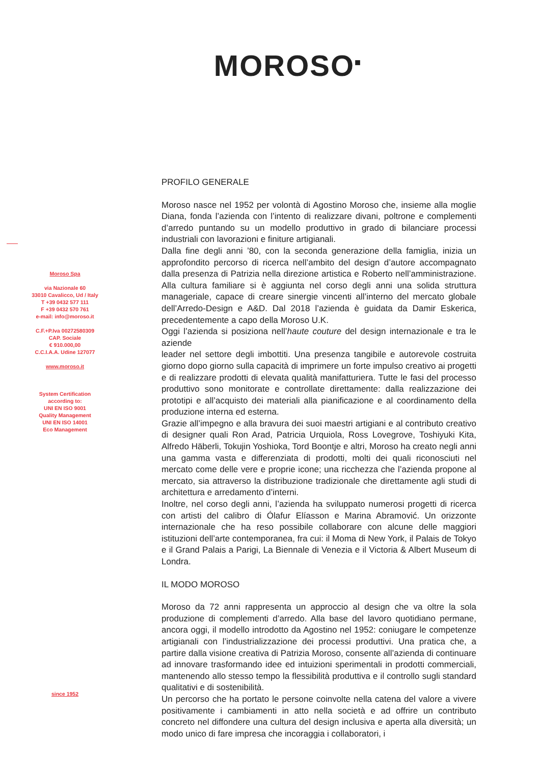MOROSO<sup>■</sup>
Moroso Spa
via Nazionale 60
33010 Cavalicco, Ud / Italy
T +39 0432 577 111
F +39 0432 570 761
e-mail: info@moroso.it
C.F.+P.Iva 00272580309
CAP. Sociale
€ 910.000,00
C.C.I.A.A. Udine 127077
www.moroso.it
System Certification
according to:
UNI EN ISO 9001
Quality Management
UNI EN ISO 14001
Eco Management
since 1952
PROFILO GENERALE
Moroso nasce nel 1952 per volontà di Agostino Moroso che, insieme alla moglie Diana, fonda l’azienda con l’intento di realizzare divani, poltrone e complementi d’arredo puntando su un modello produttivo in grado di bilanciare processi industriali con lavorazioni e finiture artigianali.
Dalla fine degli anni ’80, con la seconda generazione della famiglia, inizia un approfondito percorso di ricerca nell’ambito del design d’autore accompagnato dalla presenza di Patrizia nella direzione artistica e Roberto nell’amministrazione. Alla cultura familiare si è aggiunta nel corso degli anni una solida struttura manageriale, capace di creare sinergie vincenti all’interno del mercato globale dell’Arredo-Design e A&D. Dal 2018 l’azienda è guidata da Damir Eskerica, precedentemente a capo della Moroso U.K.
Oggi l’azienda si posiziona nell’haute couture del design internazionale e tra le aziende
leader nel settore degli imbottiti. Una presenza tangibile e autorevole costruita giorno dopo giorno sulla capacità di imprimere un forte impulso creativo ai progetti e di realizzare prodotti di elevata qualità manifatturiera. Tutte le fasi del processo produttivo sono monitorate e controllate direttamente: dalla realizzazione dei prototipi e all’acquisto dei materiali alla pianificazione e al coordinamento della produzione interna ed esterna.
Grazie all’impegno e alla bravura dei suoi maestri artigiani e al contributo creativo di designer quali Ron Arad, Patricia Urquiola, Ross Lovegrove, Toshiyuki Kita, Alfredo Häberli, Tokujin Yoshioka, Tord Boontje e altri, Moroso ha creato negli anni una gamma vasta e differenziata di prodotti, molti dei quali riconosciuti nel mercato come delle vere e proprie icone; una ricchezza che l’azienda propone al mercato, sia attraverso la distribuzione tradizionale che direttamente agli studi di architettura e arredamento d’interni.
Inoltre, nel corso degli anni, l’azienda ha sviluppato numerosi progetti di ricerca con artisti del calibro di Ólafur Elíasson e Marina Abramović. Un orizzonte internazionale che ha reso possibile collaborare con alcune delle maggiori istituzioni dell’arte contemporanea, fra cui: il Moma di New York, il Palais de Tokyo e il Grand Palais a Parigi, La Biennale di Venezia e il Victoria & Albert Museum di Londra.
IL MODO MOROSO
Moroso da 72 anni rappresenta un approccio al design che va oltre la sola produzione di complementi d’arredo. Alla base del lavoro quotidiano permane, ancora oggi, il modello introdotto da Agostino nel 1952: coniugare le competenze artigianali con l’industrializzazione dei processi produttivi. Una pratica che, a partire dalla visione creativa di Patrizia Moroso, consente all’azienda di continuare ad innovare trasformando idee ed intuizioni sperimentali in prodotti commerciali, mantenendo allo stesso tempo la flessibilità produttiva e il controllo sugli standard qualitativi e di sostenibilità.
Un percorso che ha portato le persone coinvolte nella catena del valore a vivere positivamente i cambiamenti in atto nella società e ad offrire un contributo concreto nel diffondere una cultura del design inclusiva e aperta alla diversità; un modo unico di fare impresa che incoraggia i collaboratori, i